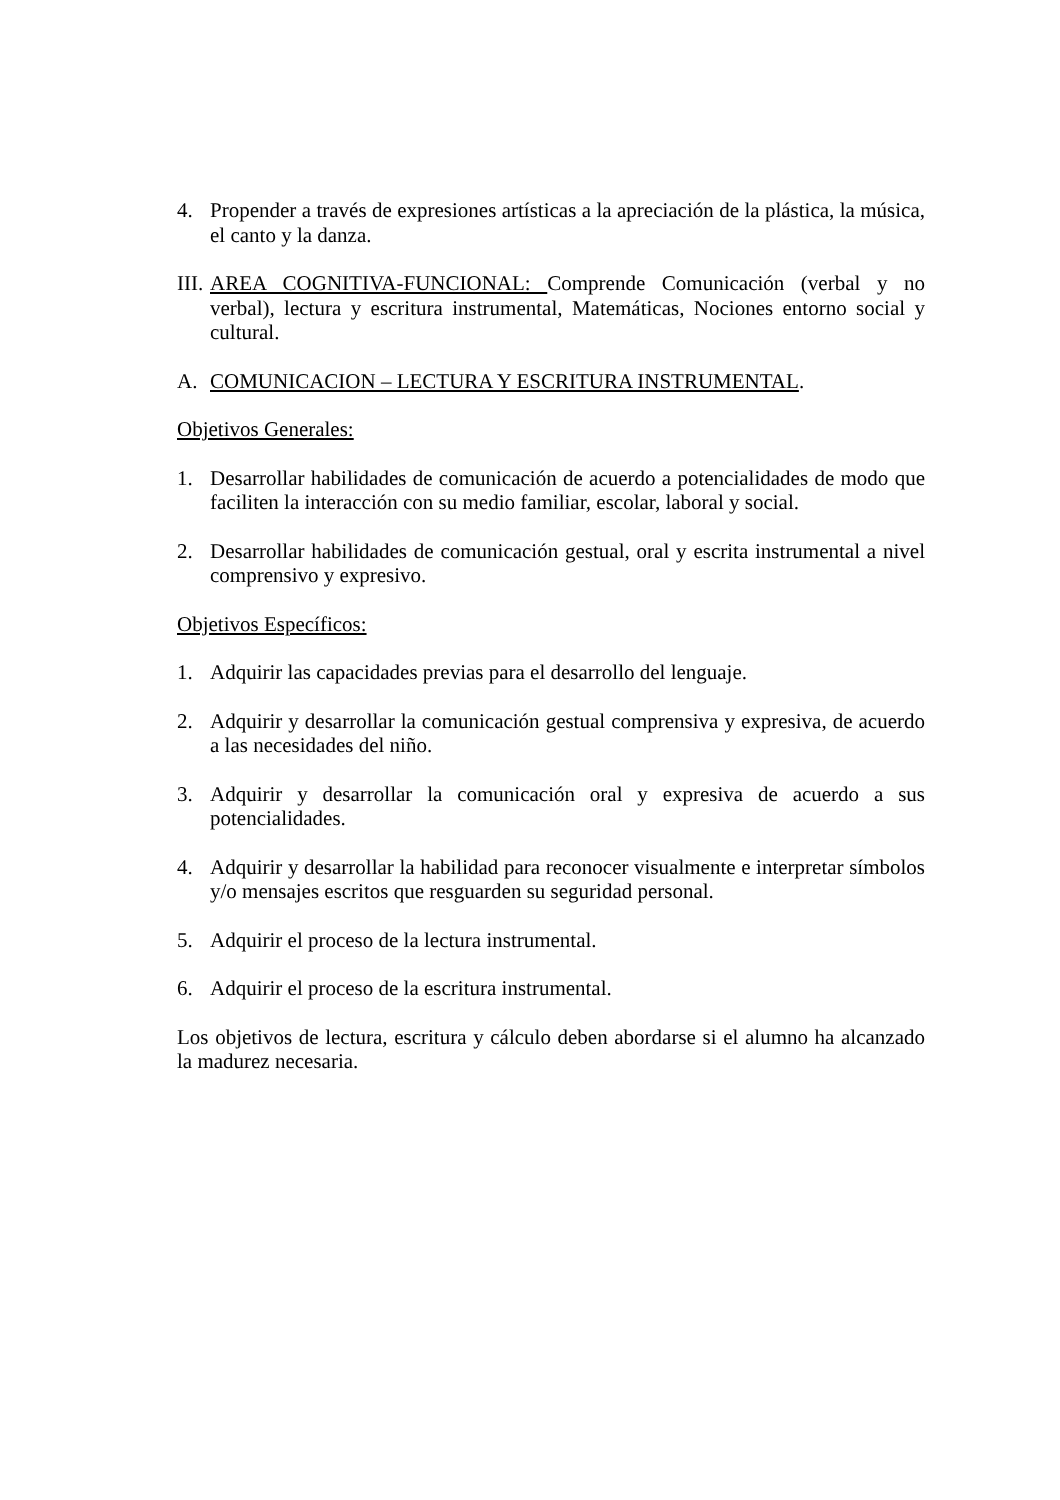4. Propender a través de expresiones artísticas a la apreciación de la plástica, la música, el canto y la danza.
III. AREA COGNITIVA-FUNCIONAL: Comprende Comunicación (verbal y no verbal), lectura y escritura instrumental, Matemáticas, Nociones entorno social y cultural.
A. COMUNICACION – LECTURA Y ESCRITURA INSTRUMENTAL.
Objetivos Generales:
1. Desarrollar habilidades de comunicación de acuerdo a potencialidades de modo que faciliten la interacción con su medio familiar, escolar, laboral y social.
2. Desarrollar habilidades de comunicación gestual, oral y escrita instrumental a nivel comprensivo y expresivo.
Objetivos Específicos:
1. Adquirir las capacidades previas para el desarrollo del lenguaje.
2. Adquirir y desarrollar la comunicación gestual comprensiva y expresiva, de acuerdo a las necesidades del niño.
3. Adquirir y desarrollar la comunicación oral y expresiva de acuerdo a sus potencialidades.
4. Adquirir y desarrollar la habilidad para reconocer visualmente e interpretar símbolos y/o mensajes escritos que resguarden su seguridad personal.
5. Adquirir el proceso de la lectura instrumental.
6. Adquirir el proceso de la escritura instrumental.
Los objetivos de lectura, escritura y cálculo deben abordarse si el alumno ha alcanzado la madurez necesaria.